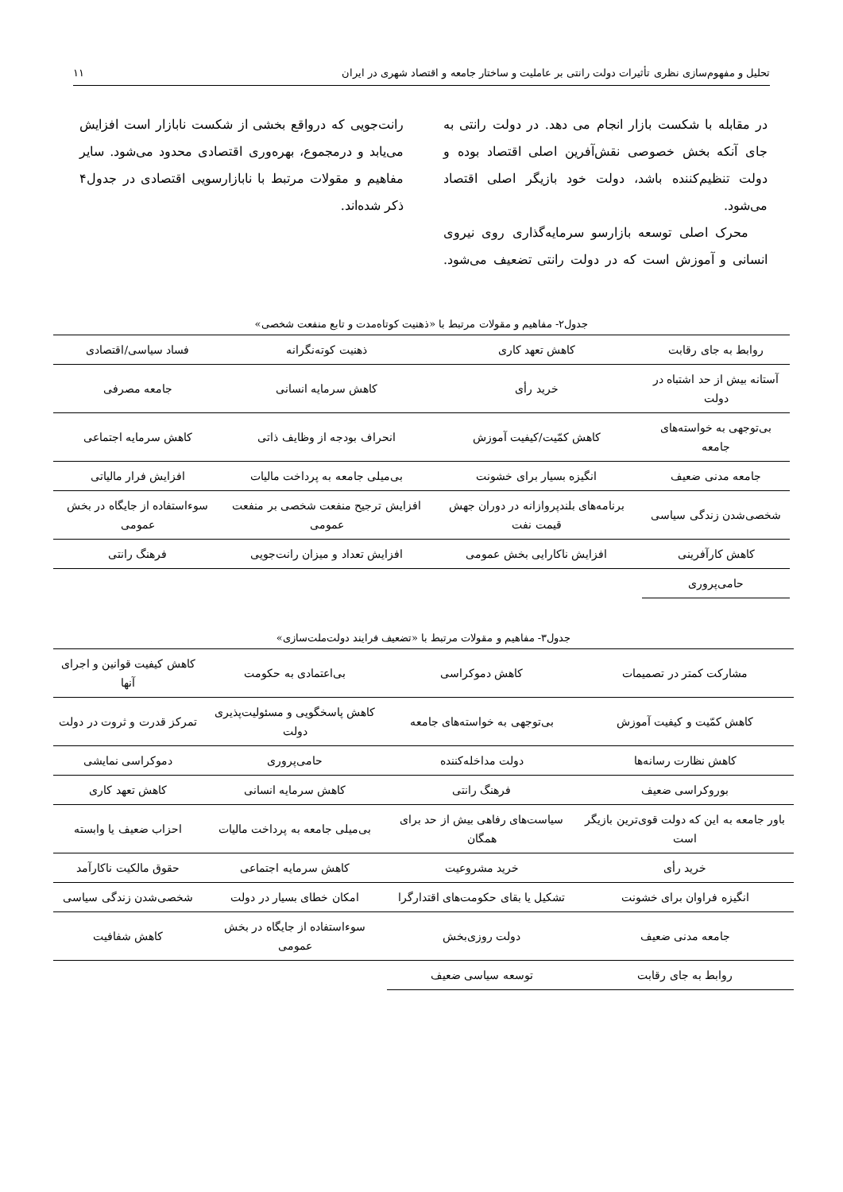تحلیل و مفهوم‌سازی نظری تأثیرات دولت رانتی بر عاملیت و ساختار جامعه و اقتصاد شهری در ایران ۱۱
در مقابله با شکست بازار انجام می دهد. در دولت رانتی به جای آنکه بخش خصوصی نقش‌آفرین اصلی اقتصاد بوده و دولت تنظیم‌کننده باشد، دولت خود بازیگر اصلی اقتصاد می‌شود.
محرک اصلی توسعه بازارسو سرمایه‌گذاری روی نیروی انسانی و آموزش است که در دولت رانتی تضعیف می‌شود. رانت‌جویی که درواقع بخشی از شکست نابازار است افزایش می‌یابد و درمجموع، بهره‌وری اقتصادی محدود می‌شود. سایر مفاهیم و مقولات مرتبط با نابازارسویی اقتصادی در جدول۴ ذکر شده‌اند.
جدول۲- مفاهیم و مقولات مرتبط با «ذهنیت کوتاه‌مدت و تابع منفعت شخصی»
| روابط به جای رقابت | کاهش تعهد کاری | ذهنیت کوته‌نگرانه | فساد سیاسی/اقتصادی |
| آستانه بیش از حد اشتباه در دولت | خرید رأی | کاهش سرمایه انسانی | جامعه مصرفی |
| بی‌توجهی به خواسته‌های جامعه | کاهش کمّیت/کیفیت آموزش | انحراف بودجه از وظایف ذاتی | کاهش سرمایه اجتماعی |
| جامعه مدنی ضعیف | انگیزه بسیار برای خشونت | بی‌میلی جامعه به پرداخت مالیات | افزایش فرار مالیاتی |
| شخصی‌شدن زندگی سیاسی | برنامه‌های بلندپروازانه در دوران جهش قیمت نفت | افزایش ترجیح منفعت شخصی بر منفعت عمومی | سوءاستفاده از جایگاه در بخش عمومی |
| کاهش کارآفرینی | افزایش ناکارایی بخش عمومی | افزایش تعداد و میزان رانت‌جویی | فرهنگ رانتی |
| حامی‌پروری | | | |
جدول۳- مفاهیم و مقولات مرتبط با «تضعیف فرایند دولت‌ملت‌سازی»
| مشارکت کمتر در تصمیمات | کاهش دموکراسی | بی‌اعتمادی به حکومت | کاهش کیفیت قوانین و اجرای آنها |
| کاهش کمّیت و کیفیت آموزش | بی‌توجهی به خواسته‌های جامعه | کاهش پاسخگویی و مسئولیت‌پذیری دولت | تمرکز قدرت و ثروت در دولت |
| کاهش نظارت رسانه‌ها | دولت مداخله‌کننده | حامی‌پروری | دموکراسی نمایشی |
| بوروکراسی ضعیف | فرهنگ رانتی | کاهش سرمایه انسانی | کاهش تعهد کاری |
| باور جامعه به این که دولت قوی‌ترین بازیگر است | سیاست‌های رفاهی بیش از حد برای همگان | بی‌میلی جامعه به پرداخت مالیات | احزاب ضعیف یا وابسته |
| خرید رأی | خرید مشروعیت | کاهش سرمایه اجتماعی | حقوق مالکیت ناکارآمد |
| انگیزه فراوان برای خشونت | تشکیل یا بقای حکومت‌های اقتدارگرا | امکان خطای بسیار در دولت | شخصی‌شدن زندگی سیاسی |
| جامعه مدنی ضعیف | دولت روزی‌بخش | سوءاستفاده از جایگاه در بخش عمومی | کاهش شفافیت |
| روابط به جای رقابت | توسعه سیاسی ضعیف | | |